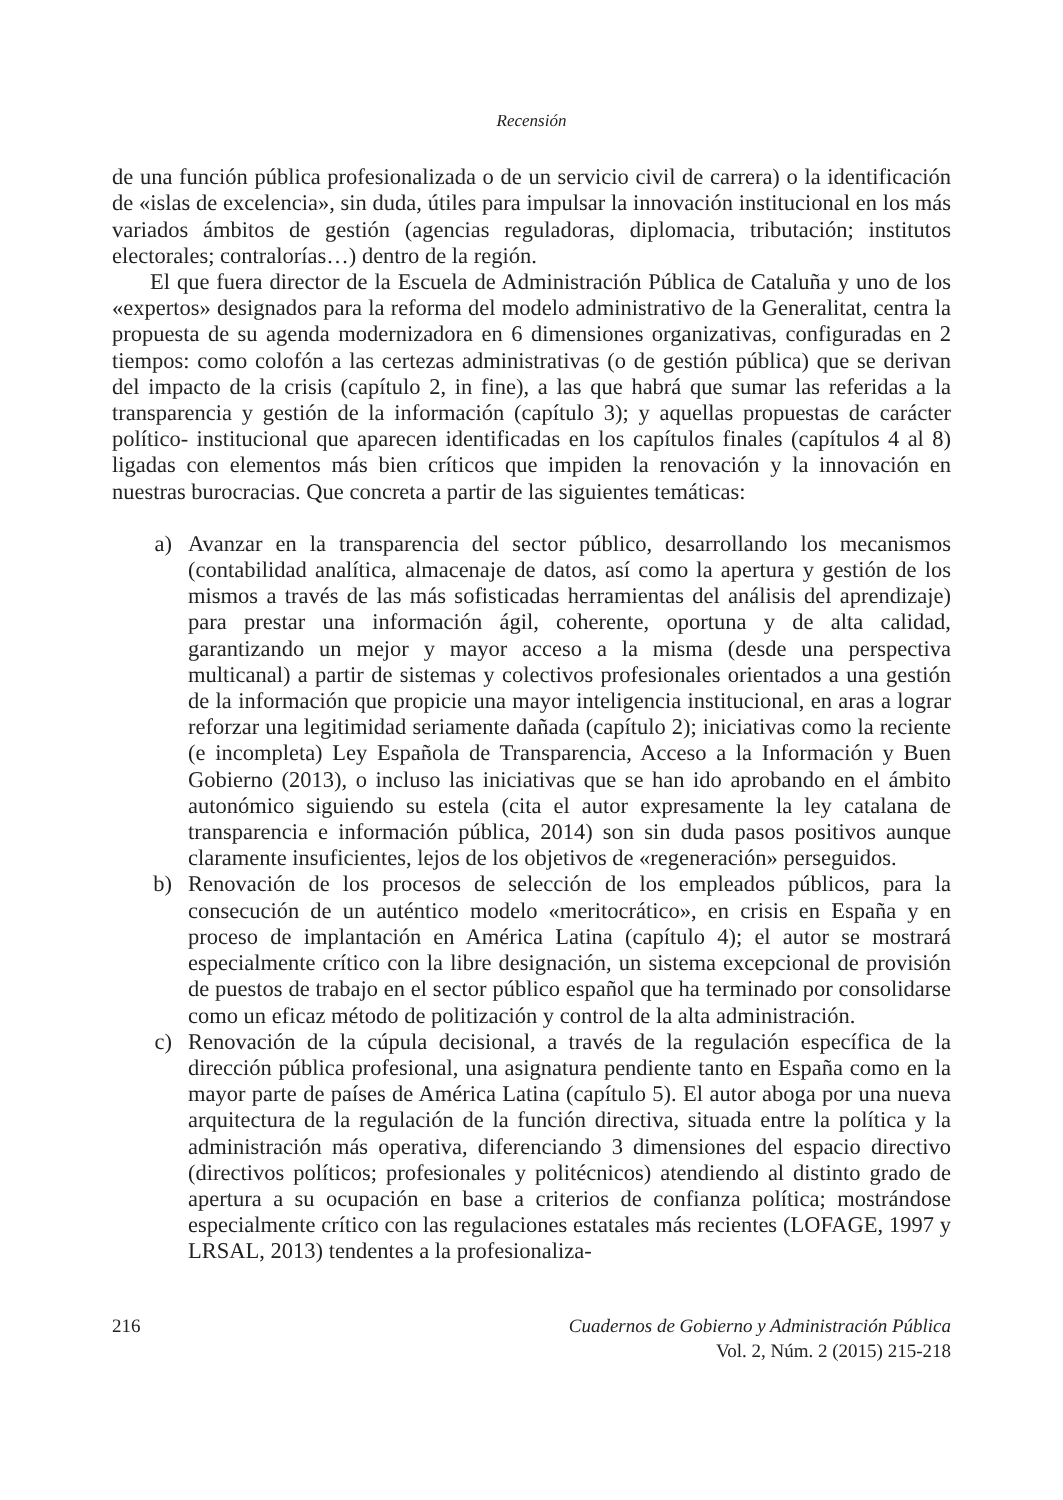Recensión
de una función pública profesionalizada o de un servicio civil de carrera) o la identificación de «islas de excelencia», sin duda, útiles para impulsar la innovación institucional en los más variados ámbitos de gestión (agencias reguladoras, diplomacia, tributación; institutos electorales; contralorías…) dentro de la región.
El que fuera director de la Escuela de Administración Pública de Cataluña y uno de los «expertos» designados para la reforma del modelo administrativo de la Generalitat, centra la propuesta de su agenda modernizadora en 6 dimensiones organizativas, configuradas en 2 tiempos: como colofón a las certezas administrativas (o de gestión pública) que se derivan del impacto de la crisis (capítulo 2, in fine), a las que habrá que sumar las referidas a la transparencia y gestión de la información (capítulo 3); y aquellas propuestas de carácter político- institucional que aparecen identificadas en los capítulos finales (capítulos 4 al 8) ligadas con elementos más bien críticos que impiden la renovación y la innovación en nuestras burocracias. Que concreta a partir de las siguientes temáticas:
a) Avanzar en la transparencia del sector público, desarrollando los mecanismos (contabilidad analítica, almacenaje de datos, así como la apertura y gestión de los mismos a través de las más sofisticadas herramientas del análisis del aprendizaje) para prestar una información ágil, coherente, oportuna y de alta calidad, garantizando un mejor y mayor acceso a la misma (desde una perspectiva multicanal) a partir de sistemas y colectivos profesionales orientados a una gestión de la información que propicie una mayor inteligencia institucional, en aras a lograr reforzar una legitimidad seriamente dañada (capítulo 2); iniciativas como la reciente (e incompleta) Ley Española de Transparencia, Acceso a la Información y Buen Gobierno (2013), o incluso las iniciativas que se han ido aprobando en el ámbito autonómico siguiendo su estela (cita el autor expresamente la ley catalana de transparencia e información pública, 2014) son sin duda pasos positivos aunque claramente insuficientes, lejos de los objetivos de «regeneración» perseguidos.
b) Renovación de los procesos de selección de los empleados públicos, para la consecución de un auténtico modelo «meritocrático», en crisis en España y en proceso de implantación en América Latina (capítulo 4); el autor se mostrará especialmente crítico con la libre designación, un sistema excepcional de provisión de puestos de trabajo en el sector público español que ha terminado por consolidarse como un eficaz método de politización y control de la alta administración.
c) Renovación de la cúpula decisional, a través de la regulación específica de la dirección pública profesional, una asignatura pendiente tanto en España como en la mayor parte de países de América Latina (capítulo 5). El autor aboga por una nueva arquitectura de la regulación de la función directiva, situada entre la política y la administración más operativa, diferenciando 3 dimensiones del espacio directivo (directivos políticos; profesionales y politécnicos) atendiendo al distinto grado de apertura a su ocupación en base a criterios de confianza política; mostrándose especialmente crítico con las regulaciones estatales más recientes (LOFAGE, 1997 y LRSAL, 2013) tendentes a la profesionaliza-
216 Cuadernos de Gobierno y Administración Pública
Vol. 2, Núm. 2 (2015) 215-218